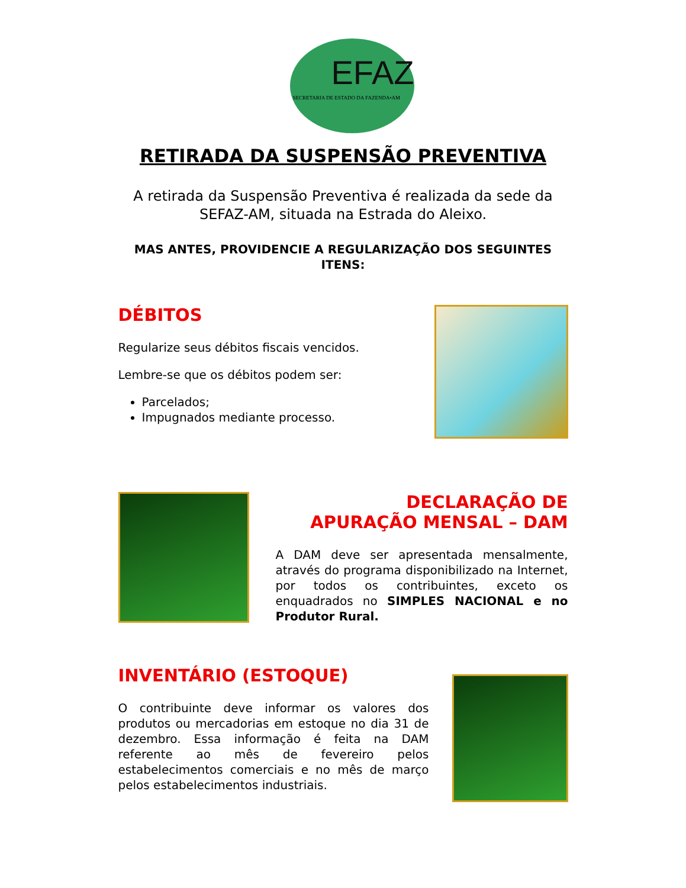EFAZ
SECRETARIA DE ESTADO DA FAZENDA•AM
RETIRADA DA SUSPENSÃO PREVENTIVA
A retirada da Suspensão Preventiva é realizada da sede da SEFAZ-AM, situada na Estrada do Aleixo.
MAS ANTES, PROVIDENCIE A REGULARIZAÇÃO DOS SEGUINTES ITENS:
DÉBITOS
Regularize seus débitos fiscais vencidos.
Lembre-se que os débitos podem ser:
Parcelados;
Impugnados mediante processo.
DECLARAÇÃO DE
APURAÇÃO MENSAL – DAM
A DAM deve ser apresentada mensalmente, através do programa disponibilizado na Internet, por todos os contribuintes, exceto os enquadrados no SIMPLES NACIONAL e no Produtor Rural.
INVENTÁRIO (ESTOQUE)
O contribuinte deve informar os valores dos produtos ou mercadorias em estoque no dia 31 de dezembro. Essa informação é feita na DAM referente ao mês de fevereiro pelos estabelecimentos comerciais e no mês de março pelos estabelecimentos industriais.